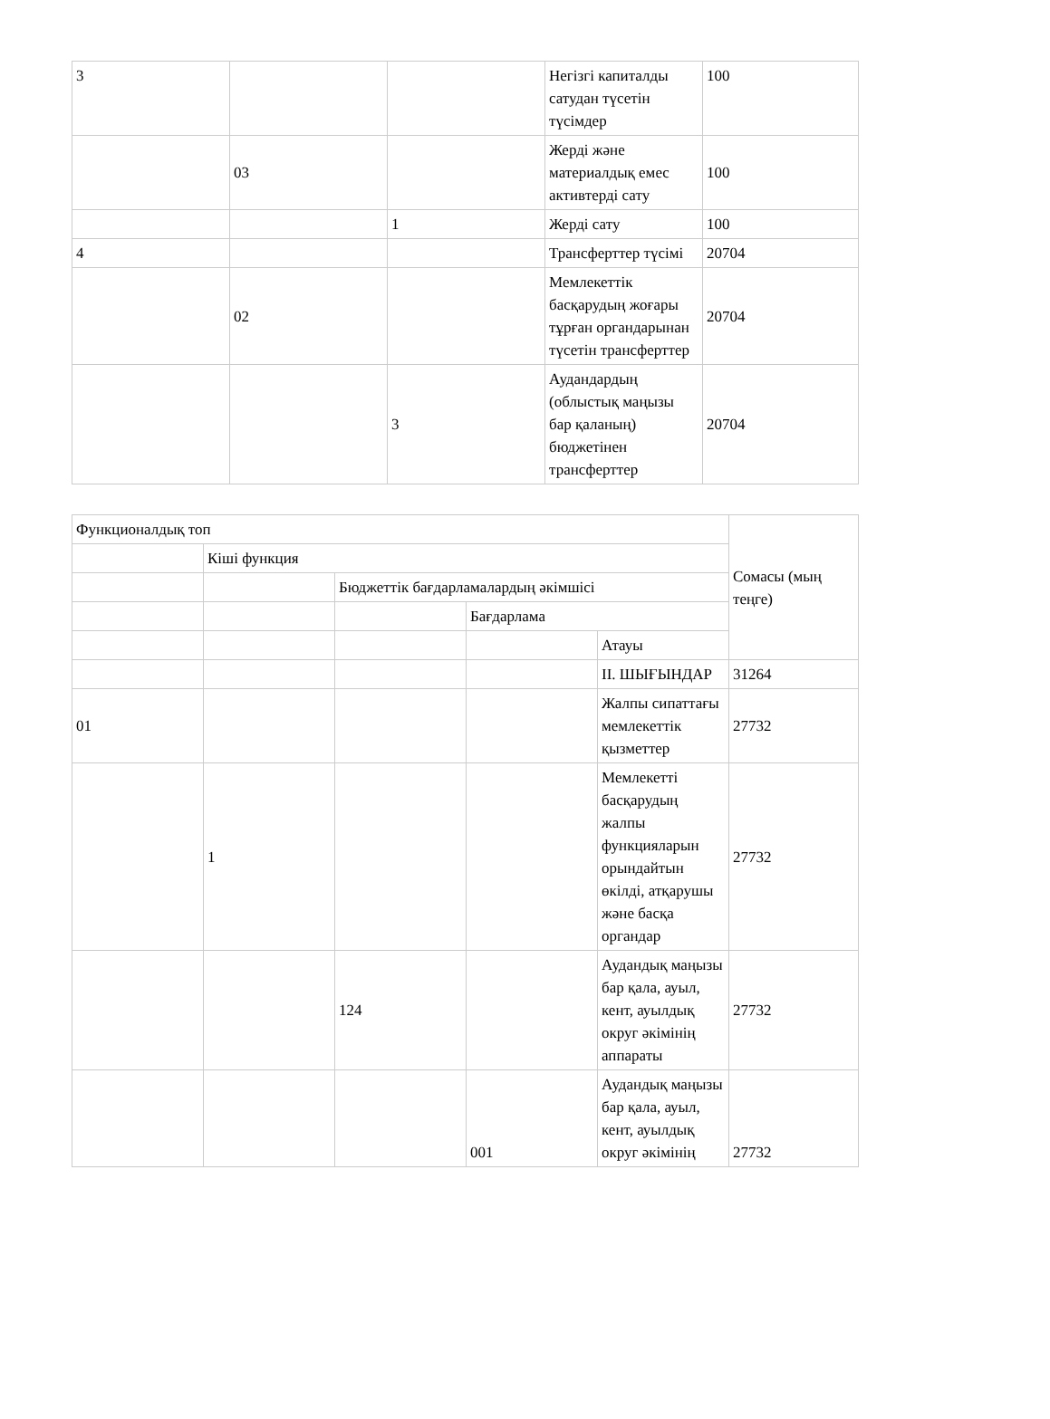| 3 | | | Негізгі капиталды сатудан түсетін түсімдер | 100 |
| | 03 | | Жерді және материалдық емес активтерді сату | 100 |
| | | 1 | Жерді сату | 100 |
| 4 | | | Трансферттер түсімі | 20704 |
| | 02 | | Мемлекеттік басқарудың жоғары тұрған органдарынан түсетін трансферттер | 20704 |
| | | 3 | Аудандардың (облыстық маңызы бар қаланың) бюджетінен трансферттер | 20704 |
| Функционалдық топ | | | | | Сомасы (мың теңге) |
| | Кіші функция | | | | |
| | | Бюджеттік бағдарламалардың әкімшісі | | | |
| | | | Бағдарлама | | |
| | | | | Атауы | |
| | | | | II. ШЫҒЫНДАР | 31264 |
| 01 | | | | Жалпы сипаттағы мемлекеттік қызметтер | 27732 |
| | 1 | | | Мемлекетті басқарудың жалпы функцияларын орындайтын өкілді, атқарушы және басқа органдар | 27732 |
| | | 124 | | Аудандық маңызы бар қала, ауыл, кент, ауылдық округ әкімінің аппараты | 27732 |
| | | | 001 | Аудандық маңызы бар қала, ауыл, кент, ауылдық округ әкімінің | 27732 |